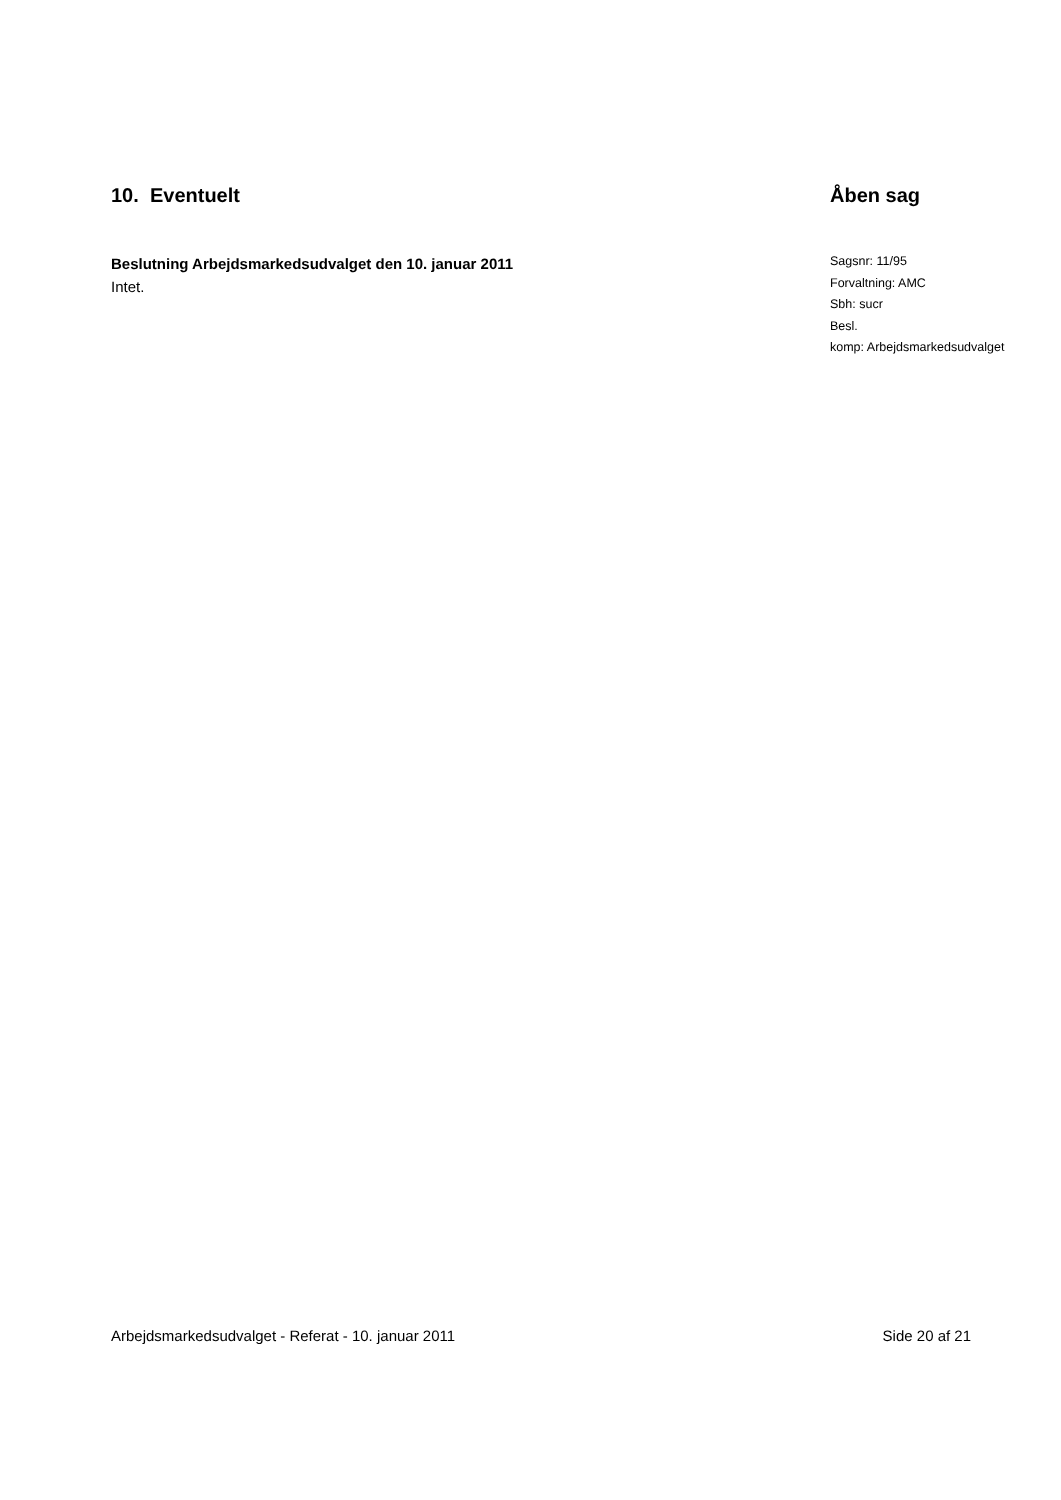10. Eventuelt
Beslutning Arbejdsmarkedsudvalget den 10. januar 2011
Intet.
Åben sag
Sagsnr: 11/95
Forvaltning: AMC
Sbh: sucr
Besl.
komp: Arbejdsmarkedsudvalget
Arbejdsmarkedsudvalget - Referat - 10. januar 2011 Side 20 af 21